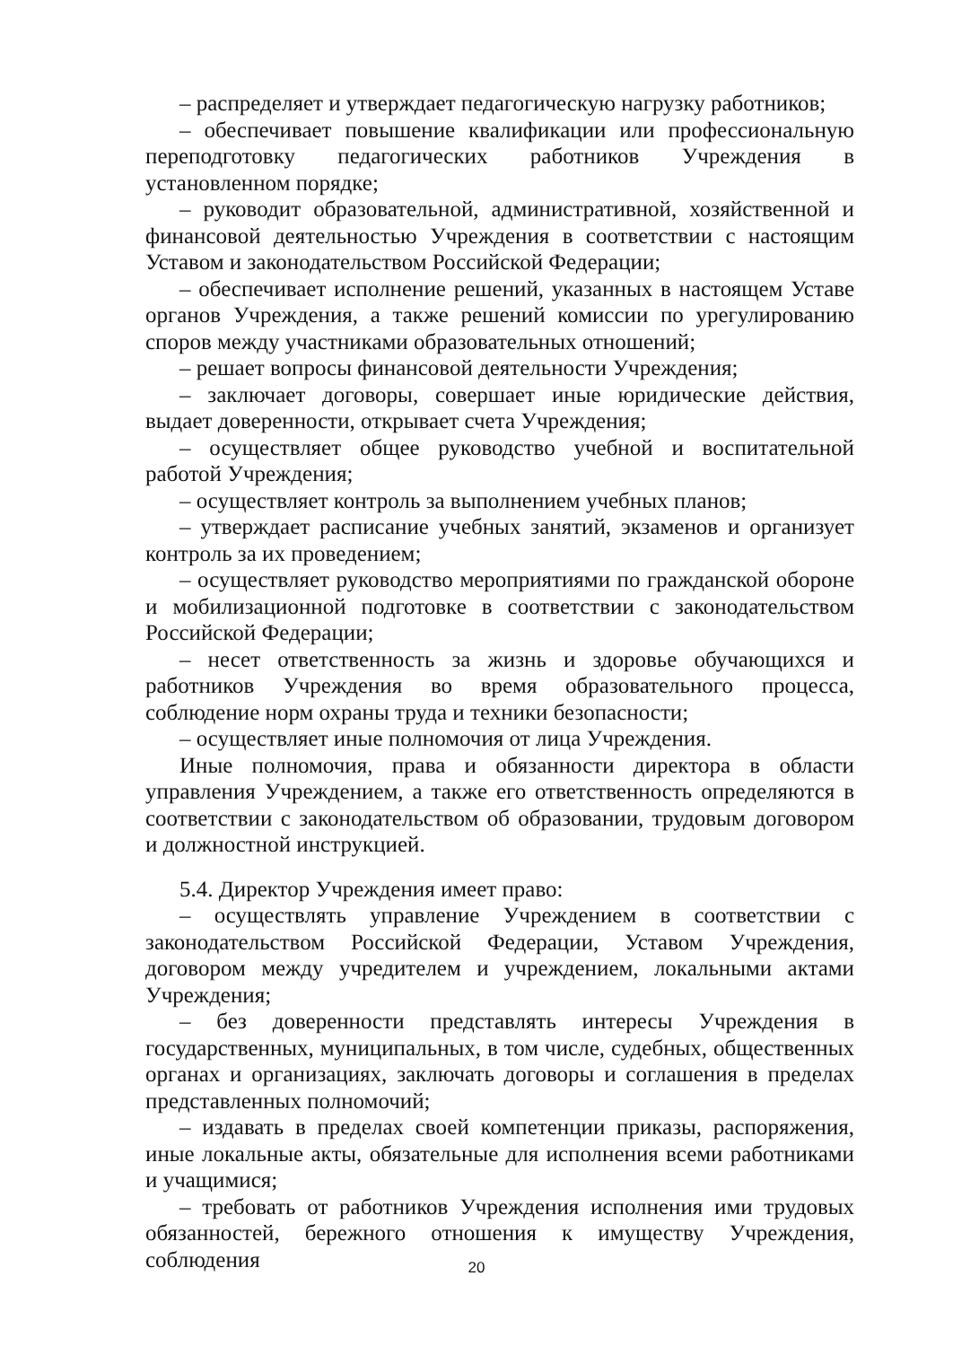– распределяет и утверждает педагогическую нагрузку работников;
– обеспечивает повышение квалификации или профессиональную переподготовку педагогических работников Учреждения в установленном порядке;
– руководит образовательной, административной, хозяйственной и финансовой деятельностью Учреждения в соответствии с настоящим Уставом и законодательством Российской Федерации;
– обеспечивает исполнение решений, указанных в настоящем Уставе органов Учреждения, а также решений комиссии по урегулированию споров между участниками образовательных отношений;
– решает вопросы финансовой деятельности Учреждения;
– заключает договоры, совершает иные юридические действия, выдает доверенности, открывает счета Учреждения;
– осуществляет общее руководство учебной и воспитательной работой Учреждения;
– осуществляет контроль за выполнением учебных планов;
– утверждает расписание учебных занятий, экзаменов и организует контроль за их проведением;
– осуществляет руководство мероприятиями по гражданской обороне и мобилизационной подготовке в соответствии с законодательством Российской Федерации;
– несет ответственность за жизнь и здоровье обучающихся и работников Учреждения во время образовательного процесса, соблюдение норм охраны труда и техники безопасности;
– осуществляет иные полномочия от лица Учреждения.
Иные полномочия, права и обязанности директора в области управления Учреждением, а также его ответственность определяются в соответствии с законодательством об образовании, трудовым договором и должностной инструкцией.
5.4. Директор Учреждения имеет право:
– осуществлять управление Учреждением в соответствии с законодательством Российской Федерации, Уставом Учреждения, договором между учредителем и учреждением, локальными актами Учреждения;
– без доверенности представлять интересы Учреждения в государственных, муниципальных, в том числе, судебных, общественных органах и организациях, заключать договоры и соглашения в пределах представленных полномочий;
– издавать в пределах своей компетенции приказы, распоряжения, иные локальные акты, обязательные для исполнения всеми работниками и учащимися;
– требовать от работников Учреждения исполнения ими трудовых обязанностей, бережного отношения к имуществу Учреждения, соблюдения
20